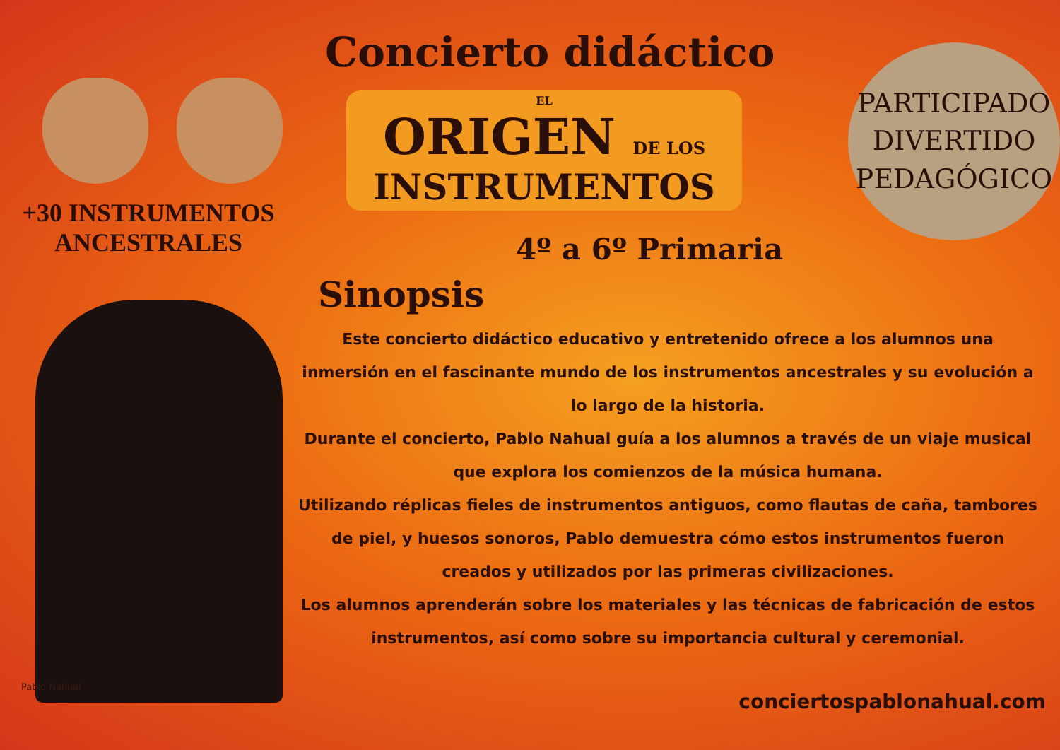+30 INSTRUMENTOS
ANCESTRALES
Pablo Nahual
Concierto didáctico
EL
ORIGEN DE LOS
INSTRUMENTOS
PARTICIPADO
DIVERTIDO
PEDAGÓGICO
4º a 6º Primaria
Sinopsis
Este concierto didáctico educativo y entretenido ofrece a los alumnos una inmersión en el fascinante mundo de los instrumentos ancestrales y su evolución a lo largo de la historia.
Durante el concierto, Pablo Nahual guía a los alumnos a través de un viaje musical que explora los comienzos de la música humana.
Utilizando réplicas fieles de instrumentos antiguos, como flautas de caña, tambores de piel, y huesos sonoros, Pablo demuestra cómo estos instrumentos fueron creados y utilizados por las primeras civilizaciones.
Los alumnos aprenderán sobre los materiales y las técnicas de fabricación de estos instrumentos, así como sobre su importancia cultural y ceremonial.
conciertospablonahual.com